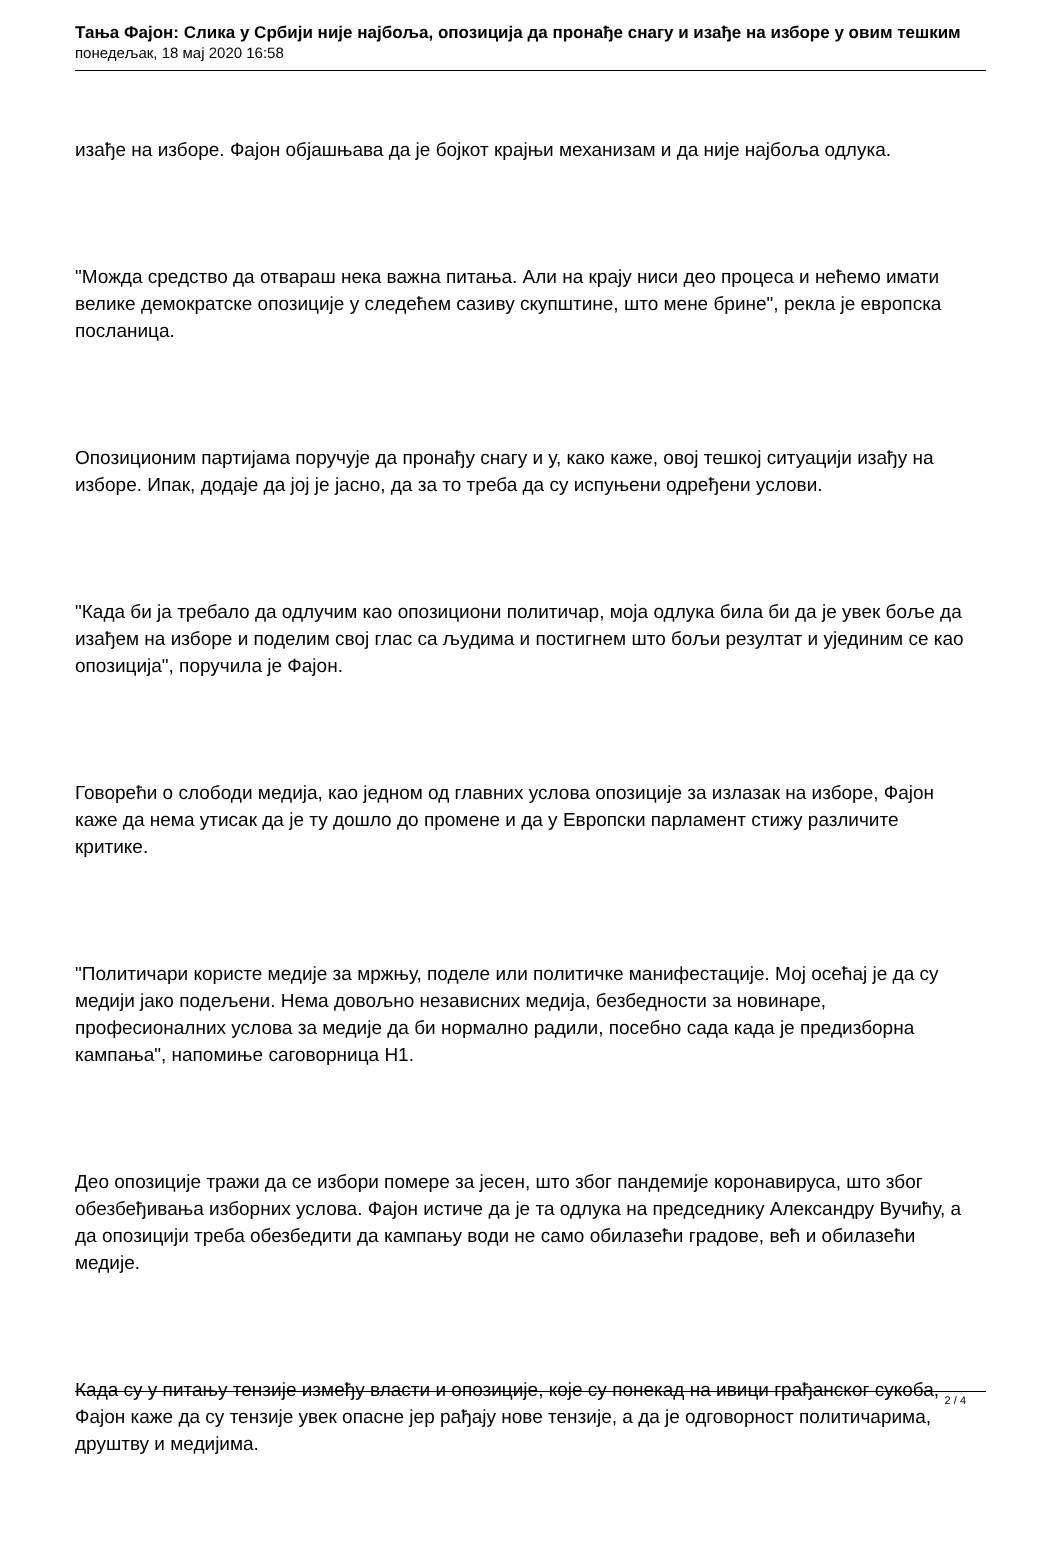Тања Фајон: Слика у Србији није најбоља, опозиција да пронађе снагу и изађе на изборе у овим тешким
понедељак, 18 мај 2020 16:58
изађе на изборе. Фајон објашњава да је бојкот крајњи механизам и да није најбоља одлука.
"Можда средство да отвараш нека важна питања. Али на крају ниси део процеса и нећемо имати велике демократске опозиције у следећем сазиву скупштине, што мене брине", рекла је европска посланица.
Опозиционим партијама поручује да пронађу снагу и у, како каже, овој тешкој ситуацији изађу на изборе. Ипак, додаје да јој је јасно, да за то треба да су испуњени одређени услови.
"Када би ја требало да одлучим као опозициони политичар, моја одлука била би да је увек боље да изађем на изборе и поделим свој глас са људима и постигнем што бољи резултат и ујединим се као опозиција", поручила је Фајон.
Говорећи о слободи медија, као једном од главних услова опозиције за излазак на изборе, Фајон каже да нема утисак да је ту дошло до промене и да у Европски парламент стижу различите критике.
"Политичари користе медије за мржњу, поделе или политичке манифестације. Мој осећај је да су медији јако подељени. Нема довољно независних медија, безбедности за новинаре, професионалних услова за медије да би нормално радили, посебно сада када је предизборна кампања", напомиње саговорница Н1.
Део опозиције тражи да се избори помере за јесен, што због пандемије коронавируса, што због обезбеђивања изборних услова. Фајон истиче да је та одлука на председнику Александру Вучићу, а да опозицији треба обезбедити да кампању води не само обилазећи градове, већ и обилазећи медије.
Када су у питању тензије између власти и опозиције, које су понекад на ивици грађанског сукоба, Фајон каже да су тензије увек опасне јер рађају нове тензије, а да је одговорност политичарима, друштву и медијима.
2 / 4